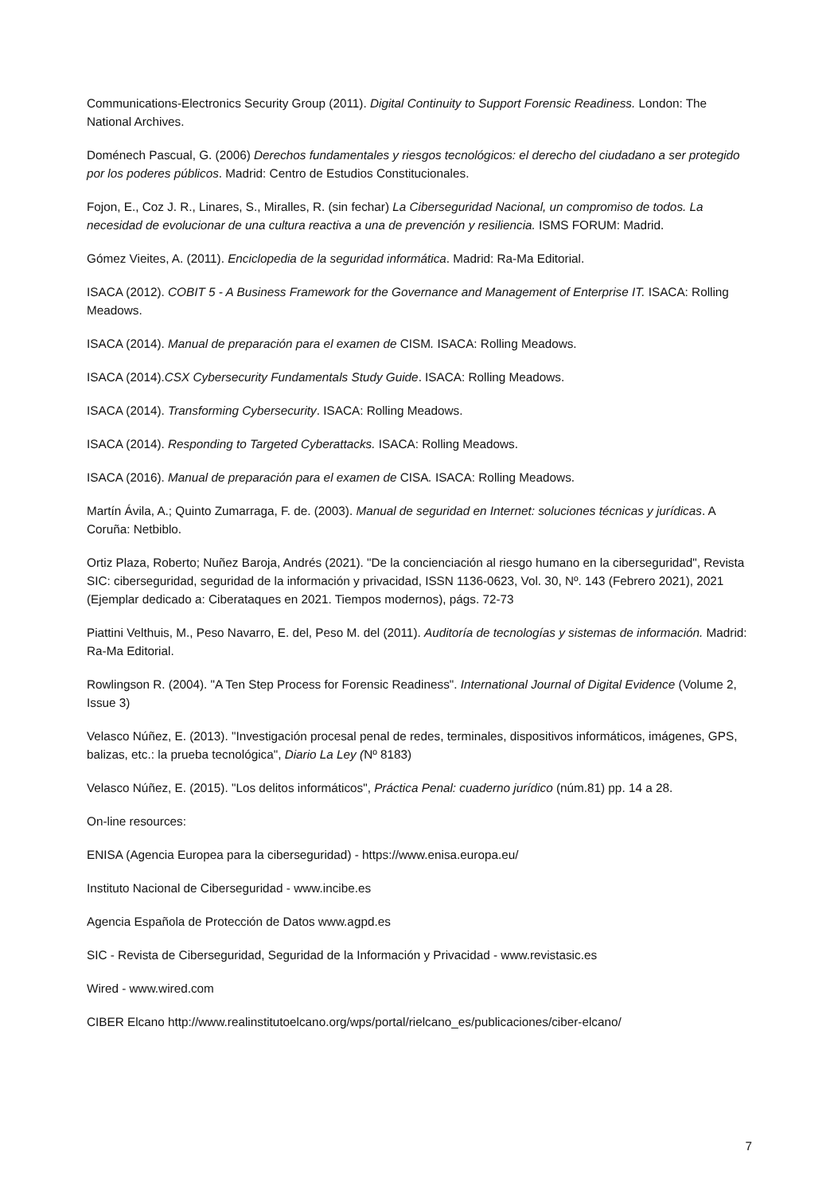Communications-Electronics Security Group (2011). Digital Continuity to Support Forensic Readiness. London: The National Archives.
Doménech Pascual, G. (2006) Derechos fundamentales y riesgos tecnológicos: el derecho del ciudadano a ser protegido por los poderes públicos. Madrid: Centro de Estudios Constitucionales.
Fojon, E., Coz J. R., Linares, S., Miralles, R. (sin fechar) La Ciberseguridad Nacional, un compromiso de todos. La necesidad de evolucionar de una cultura reactiva a una de prevención y resiliencia. ISMS FORUM: Madrid.
Gómez Vieites, A. (2011). Enciclopedia de la seguridad informática. Madrid: Ra-Ma Editorial.
ISACA (2012). COBIT 5 - A Business Framework for the Governance and Management of Enterprise IT. ISACA: Rolling Meadows.
ISACA (2014). Manual de preparación para el examen de CISM. ISACA: Rolling Meadows.
ISACA (2014).CSX Cybersecurity Fundamentals Study Guide. ISACA: Rolling Meadows.
ISACA (2014). Transforming Cybersecurity. ISACA: Rolling Meadows.
ISACA (2014). Responding to Targeted Cyberattacks. ISACA: Rolling Meadows.
ISACA (2016). Manual de preparación para el examen de CISA. ISACA: Rolling Meadows.
Martín Ávila, A.; Quinto Zumarraga, F. de. (2003). Manual de seguridad en Internet: soluciones técnicas y jurídicas. A Coruña: Netbiblo.
Ortiz Plaza, Roberto; Nuñez Baroja, Andrés (2021). "De la concienciación al riesgo humano en la ciberseguridad", Revista SIC: ciberseguridad, seguridad de la información y privacidad, ISSN 1136-0623, Vol. 30, Nº. 143 (Febrero 2021), 2021 (Ejemplar dedicado a: Ciberataques en 2021. Tiempos modernos), págs. 72-73
Piattini Velthuis, M., Peso Navarro, E. del, Peso M. del (2011). Auditoría de tecnologías y sistemas de información. Madrid: Ra-Ma Editorial.
Rowlingson R. (2004). "A Ten Step Process for Forensic Readiness". International Journal of Digital Evidence (Volume 2, Issue 3)
Velasco Núñez, E. (2013). "Investigación procesal penal de redes, terminales, dispositivos informáticos, imágenes, GPS, balizas, etc.: la prueba tecnológica", Diario La Ley (Nº 8183)
Velasco Núñez, E. (2015). "Los delitos informáticos", Práctica Penal: cuaderno jurídico (núm.81) pp. 14 a 28.
On-line resources:
ENISA (Agencia Europea para la ciberseguridad) - https://www.enisa.europa.eu/
Instituto Nacional de Ciberseguridad - www.incibe.es
Agencia Española de Protección de Datos www.agpd.es
SIC - Revista de Ciberseguridad, Seguridad de la Información y Privacidad - www.revistasic.es
Wired - www.wired.com
CIBER Elcano http://www.realinstitutoelcano.org/wps/portal/rielcano_es/publicaciones/ciber-elcano/
7